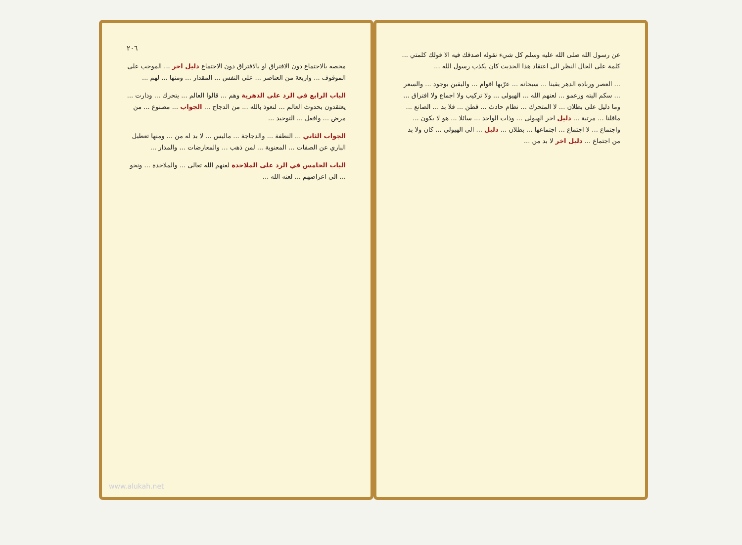عن رسول الله صلى الله عليه وسلم كل شيء نقوله اصدقك فيه الا قولك كلمتي ... كلمة على الحال النظر الى اعتقاد هذا الحديث كان يكذب رسول الله ...
... العصر ورباده الدهر يقينا ... سبحانه ... عرّبها اقوام ... واليقين بوجود ... والسعر ... سكم البته ورعمو ... لعنهم الله ... الهيولى ... ولا تركيب ولا اجماع ولا افتراق ... وما دليل على بطلان ... لا المتحرك ... نظام حادث ... قطن ... فلا بد ... الصانع ... ماقلنا ... مرتبة ... دليل اخر الهيولى ... وذات الواحد ... سائلا ... هو لا يكون ... واجتماع ... لا اجتماع ... اجتماعها ... بطلان ... دليل ... الى الهيولى ... كان ولا بد من اجتماع ... دليل اخر لا بد من ...
٢٠٦
مخصه بالاجتماع دون الافتراق او بالافتراق دون الاجتماع دليل اخر ... الموجب على الموقوف ... واربعة من العناصر ... على النفس ... المقدار ... ومنها ... لهم ...
الباب الرابع في الرد على الدهرية وهم ... قالوا العالم ... يتحرك ... ودارت ... يعتقدون بحدوث العالم ... لنعوذ بالله ... من الدجاج ... الجواب ... مصنوع ... من مرض ... وافعل ... التوحيد ...
الجواب الثاني ... النطفة ... والدجاجة ... ماليس ... لا بد له من ... ومنها تعطيل الباري عن الصفات ... المعنوية ... لمن ذهب ... والمعارضات ... والمدار ...
الباب الخامس في الرد على الملاحدة لعنهم الله تعالى ... والملاحدة ... ونحو ... الى اعراضهم ... لعنه الله ...
www.alukah.net